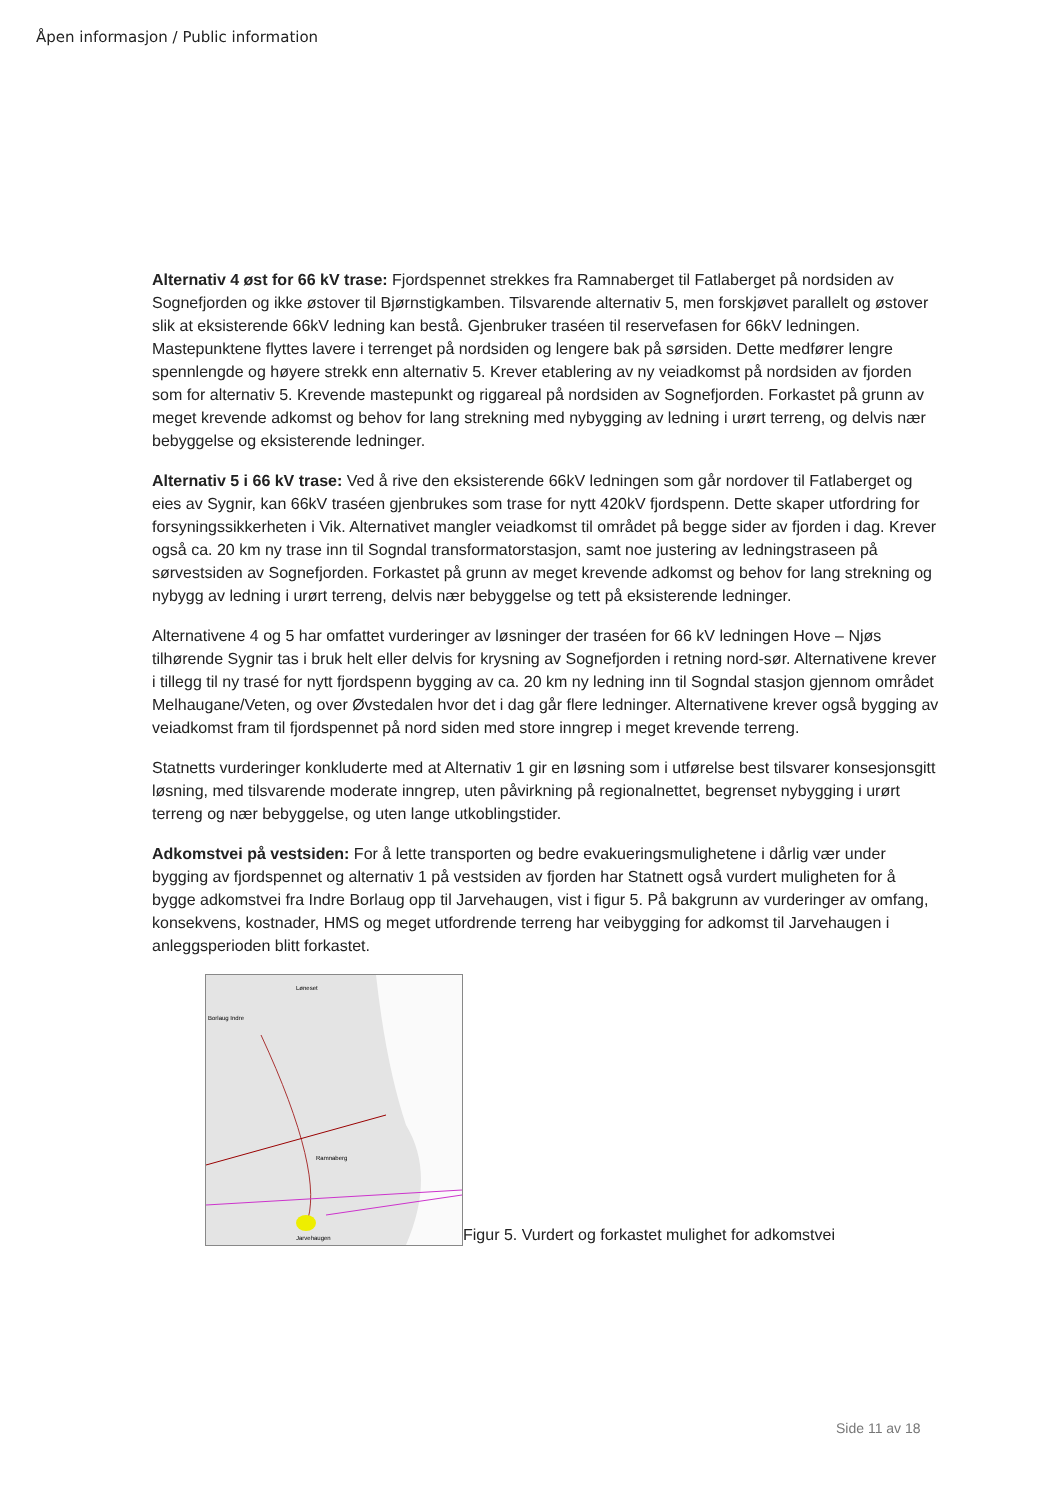Åpen informasjon / Public information
Alternativ 4 øst for 66 kV trase: Fjordspennet strekkes fra Ramnaberget til Fatlaberget på nordsiden av Sognefjorden og ikke østover til Bjørnstigkamben. Tilsvarende alternativ 5, men forskjøvet parallelt og østover slik at eksisterende 66kV ledning kan bestå. Gjenbruker traséen til reservefasen for 66kV ledningen. Mastepunktene flyttes lavere i terrenget på nordsiden og lengere bak på sørsiden. Dette medfører lengre spennlengde og høyere strekk enn alternativ 5. Krever etablering av ny veiadkomst på nordsiden av fjorden som for alternativ 5. Krevende mastepunkt og riggareal på nordsiden av Sognefjorden. Forkastet på grunn av meget krevende adkomst og behov for lang strekning med nybygging av ledning i urørt terreng, og delvis nær bebyggelse og eksisterende ledninger.
Alternativ 5 i 66 kV trase: Ved å rive den eksisterende 66kV ledningen som går nordover til Fatlaberget og eies av Sygnir, kan 66kV traséen gjenbrukes som trase for nytt 420kV fjordspenn. Dette skaper utfordring for forsyningssikkerheten i Vik. Alternativet mangler veiadkomst til området på begge sider av fjorden i dag. Krever også ca. 20 km ny trase inn til Sogndal transformatorstasjon, samt noe justering av ledningstraseen på sørvestsiden av Sognefjorden. Forkastet på grunn av meget krevende adkomst og behov for lang strekning og nybygg av ledning i urørt terreng, delvis nær bebyggelse og tett på eksisterende ledninger.
Alternativene 4 og 5 har omfattet vurderinger av løsninger der traséen for 66 kV ledningen Hove – Njøs tilhørende Sygnir tas i bruk helt eller delvis for krysning av Sognefjorden i retning nord-sør. Alternativene krever i tillegg til ny trasé for nytt fjordspenn bygging av ca. 20 km ny ledning inn til Sogndal stasjon gjennom området Melhaugane/Veten, og over Øvstedalen hvor det i dag går flere ledninger. Alternativene krever også bygging av veiadkomst fram til fjordspennet på nord siden med store inngrep i meget krevende terreng.
Statnetts vurderinger konkluderte med at Alternativ 1 gir en løsning som i utførelse best tilsvarer konsesjonsgitt løsning, med tilsvarende moderate inngrep, uten påvirkning på regionalnettet, begrenset nybygging i urørt terreng og nær bebyggelse, og uten lange utkoblingstider.
Adkomstvei på vestsiden: For å lette transporten og bedre evakueringsmulighetene i dårlig vær under bygging av fjordspennet og alternativ 1 på vestsiden av fjorden har Statnett også vurdert muligheten for å bygge adkomstvei fra Indre Borlaug opp til Jarvehaugen, vist i figur 5. På bakgrunn av vurderinger av omfang, konsekvens, kostnader, HMS og meget utfordrende terreng har veibygging for adkomst til Jarvehaugen i anleggsperioden blitt forkastet.
Jarvehaugen
Løneset
Borlaug Indre
Ramnaberg
Figur 5. Vurdert og forkastet mulighet for adkomstvei
Side 11 av 18